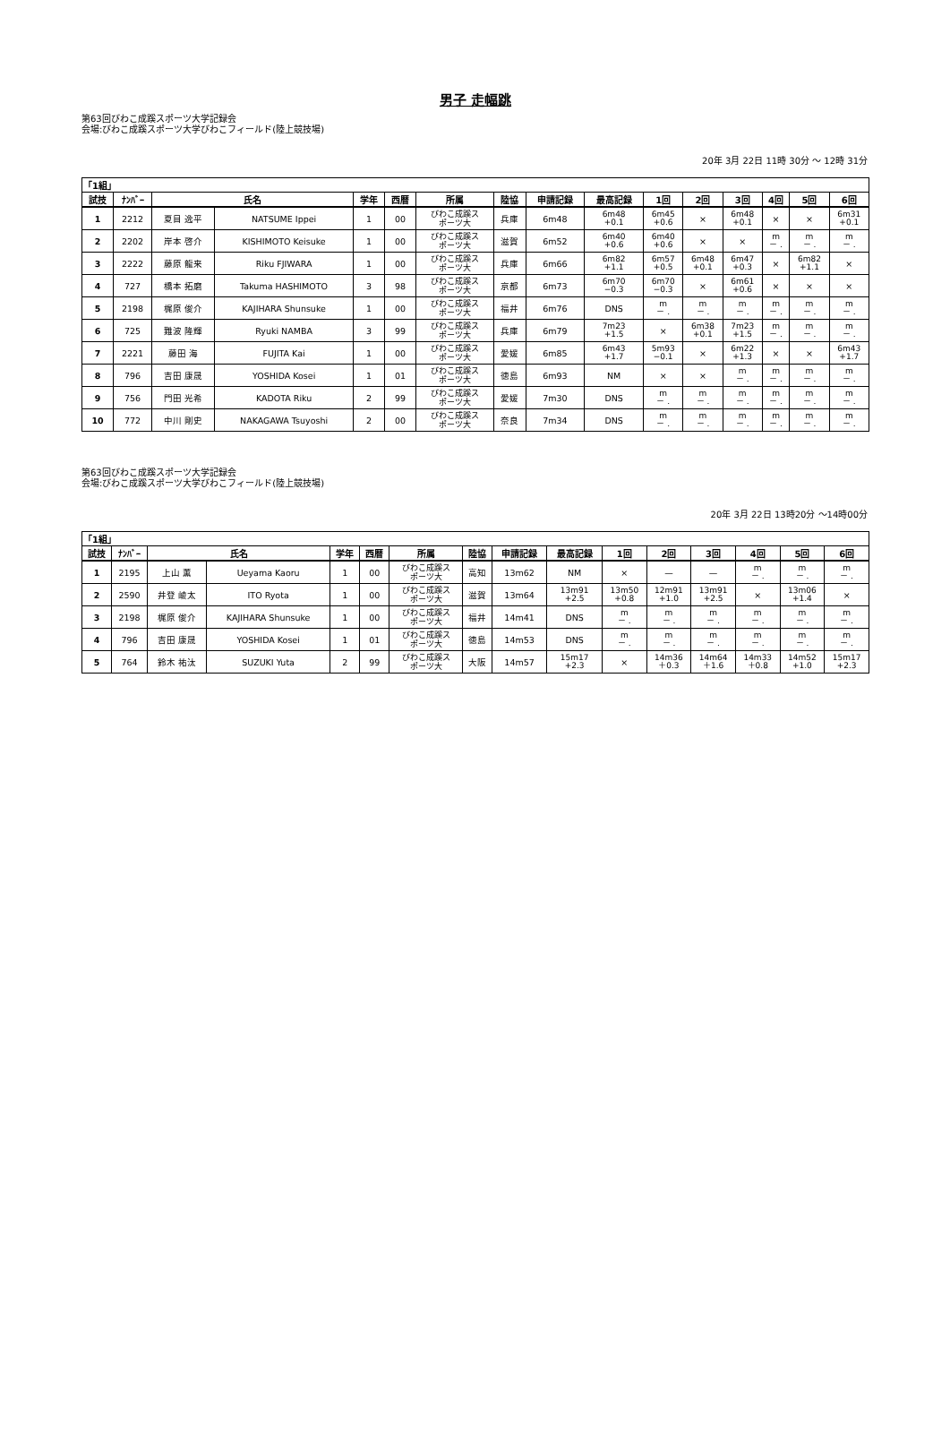男子 走幅跳
第63回びわこ成蹊スポーツ大学記録会
会場:びわこ成蹊スポーツ大学びわこフィールド(陸上競技場)
20年 3月 22日 11時 30分 ～ 12時 31分
| 「1組」 | | | | | | | | | | | | | | | |
| 試技 | ﾅﾝﾊﾞｰ | 氏名 | | 学年 | 西暦 | 所属 | 陸協 | 申請記録 | 最高記録 | 1回 | 2回 | 3回 | 4回 | 5回 | 6回 |
| 1 | 2212 | 夏目 逸平 | NATSUME Ippei | 1 | 00 | びわこ成蹊ス ポーツ大 | 兵庫 | 6m48 | 6m48 +0.1 | 6m45 +0.6 | × | 6m48 +0.1 | × | × | 6m31 +0.1 |
| 2 | 2202 | 岸本 啓介 | KISHIMOTO Keisuke | 1 | 00 | びわこ成蹊ス ポーツ大 | 滋賀 | 6m52 | 6m40 +0.6 | 6m40 +0.6 | × | × | m － . | m － . | m － . |
| 3 | 2222 | 藤原 龍来 | Riku FJIWARA | 1 | 00 | びわこ成蹊ス ポーツ大 | 兵庫 | 6m66 | 6m82 +1.1 | 6m57 +0.5 | 6m48 +0.1 | 6m47 +0.3 | × | 6m82 +1.1 | × |
| 4 | 727 | 橋本 拓磨 | Takuma HASHIMOTO | 3 | 98 | びわこ成蹊ス ポーツ大 | 京都 | 6m73 | 6m70 −0.3 | 6m70 −0.3 | × | 6m61 +0.6 | × | × | × |
| 5 | 2198 | 梶原 俊介 | KAJIHARA Shunsuke | 1 | 00 | びわこ成蹊ス ポーツ大 | 福井 | 6m76 | DNS | m － . | m － . | m － . | m － . | m － . | m － . |
| 6 | 725 | 難波 隆輝 | Ryuki NAMBA | 3 | 99 | びわこ成蹊ス ポーツ大 | 兵庫 | 6m79 | 7m23 +1.5 | × | 6m38 +0.1 | 7m23 +1.5 | m － . | m － . | m － . |
| 7 | 2221 | 藤田 海 | FUJITA Kai | 1 | 00 | びわこ成蹊ス ポーツ大 | 愛媛 | 6m85 | 6m43 +1.7 | 5m93 −0.1 | × | 6m22 +1.3 | × | × | 6m43 +1.7 |
| 8 | 796 | 吉田 康晟 | YOSHIDA Kosei | 1 | 01 | びわこ成蹊ス ポーツ大 | 徳島 | 6m93 | NM | × | × | m － . | m － . | m － . | m － . |
| 9 | 756 | 門田 光希 | KADOTA Riku | 2 | 99 | びわこ成蹊ス ポーツ大 | 愛媛 | 7m30 | DNS | m － . | m － . | m － . | m － . | m － . | m － . |
| 10 | 772 | 中川 剛史 | NAKAGAWA Tsuyoshi | 2 | 00 | びわこ成蹊ス ポーツ大 | 奈良 | 7m34 | DNS | m － . | m － . | m － . | m － . | m － . | m － . |
第63回びわこ成蹊スポーツ大学記録会
会場:びわこ成蹊スポーツ大学びわこフィールド(陸上競技場)
20年 3月 22日 13時20分 ～14時00分
| 「1組」 | | | | | | | | | | | | | | | |
| 試技 | ﾅﾝﾊﾞｰ | 氏名 | | 学年 | 西暦 | 所属 | 陸協 | 申請記録 | 最高記録 | 1回 | 2回 | 3回 | 4回 | 5回 | 6回 |
| 1 | 2195 | 上山 薫 | Ueyama Kaoru | 1 | 00 | びわこ成蹊ス ポーツ大 | 高知 | 13m62 | NM | × | — | — | m － . | m － . | m － . |
| 2 | 2590 | 井登 崚太 | ITO Ryota | 1 | 00 | びわこ成蹊ス ポーツ大 | 滋賀 | 13m64 | 13m91 +2.5 | 13m50 +0.8 | 12m91 +1.0 | 13m91 +2.5 | × | 13m06 +1.4 | × |
| 3 | 2198 | 梶原 俊介 | KAJIHARA Shunsuke | 1 | 00 | びわこ成蹊ス ポーツ大 | 福井 | 14m41 | DNS | m － . | m － . | m － . | m － . | m － . | m － . |
| 4 | 796 | 吉田 康晟 | YOSHIDA Kosei | 1 | 01 | びわこ成蹊ス ポーツ大 | 徳島 | 14m53 | DNS | m － . | m － . | m － . | m － . | m － . | m － . |
| 5 | 764 | 鈴木 祐汰 | SUZUKI Yuta | 2 | 99 | びわこ成蹊ス ポーツ大 | 大阪 | 14m57 | 15m17 +2.3 | × | 14m36 ＋0.3 | 14m64 ＋1.6 | 14m33 ＋0.8 | 14m52 +1.0 | 15m17 +2.3 |